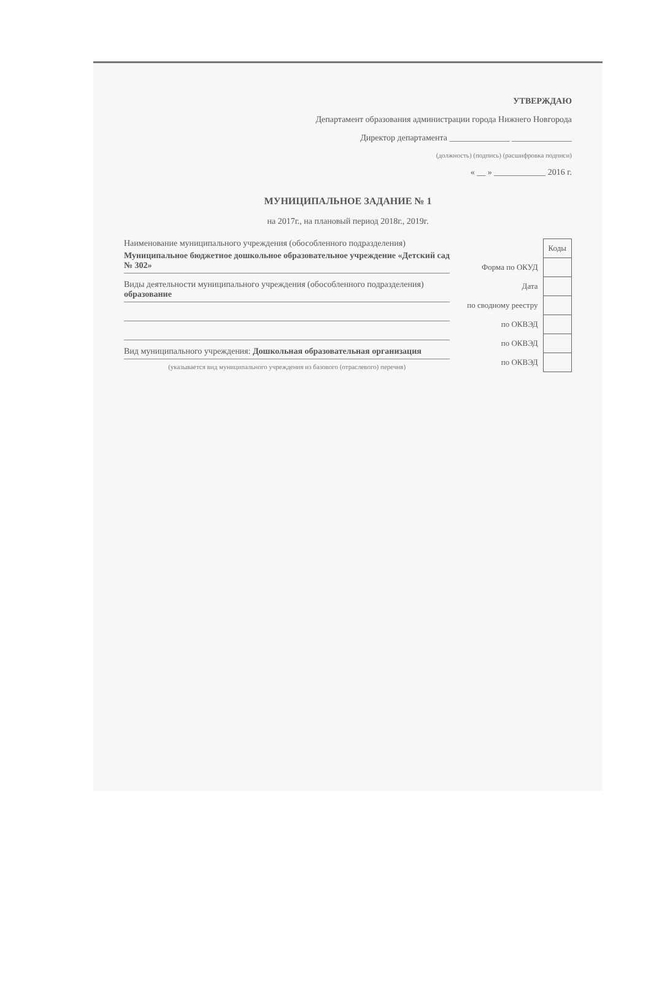УТВЕРЖДАЮ
Департамент образования администрации города Нижнего Новгорода
Директор департамента ______________ ______________
(должность) (подпись) (расшифровка подписи)
« __ » ____________ 2016 г.
МУНИЦИПАЛЬНОЕ ЗАДАНИЕ № 1
на 2017г., на плановый период 2018г., 2019г.
Наименование муниципального учреждения (обособленного подразделения)
Муниципальное бюджетное дошкольное образовательное учреждение «Детский сад № 302»
Виды деятельности муниципального учреждения (обособленного подразделения) образование
Вид муниципального учреждения: Дошкольная образовательная организация
(указывается вид муниципального учреждения из базового (отраслевого) перечня)
| | Коды |
| Форма по ОКУД | |
| Дата | |
| по сводному реестру | |
| по ОКВЭД | |
| по ОКВЭД | |
| по ОКВЭД | |